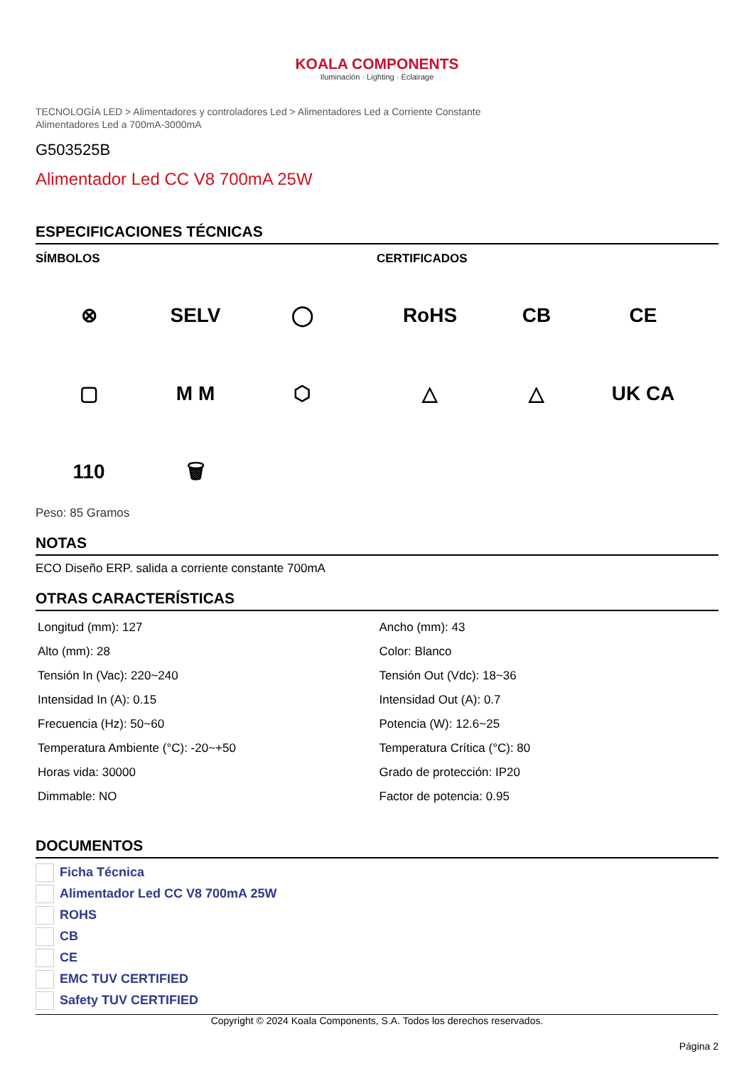KOALA COMPONENTS
Iluminación · Lighting · Éclairage
TECNOLOGÍA LED > Alimentadores y controladores Led > Alimentadores Led a Corriente Constante
Alimentadores Led a 700mA-3000mA
G503525B
Alimentador Led CC V8 700mA 25W
ESPECIFICACIONES TÉCNICAS
SÍMBOLOS
⊗
SELV
◯
▢
M M
⬡
110
🗑
CERTIFICADOS
RoHS
CB
CE
△
△
UK CA
Peso: 85 Gramos
NOTAS
ECO Diseño ERP. salida a corriente constante 700mA
OTRAS CARACTERÍSTICAS
| Longitud (mm): 127 | Ancho (mm): 43 |
| Alto (mm): 28 | Color: Blanco |
| Tensión In (Vac): 220~240 | Tensión Out (Vdc): 18~36 |
| Intensidad In (A): 0.15 | Intensidad Out (A): 0.7 |
| Frecuencia (Hz): 50~60 | Potencia (W): 12.6~25 |
| Temperatura Ambiente (°C): -20~+50 | Temperatura Crítica (°C): 80 |
| Horas vida: 30000 | Grado de protección: IP20 |
| Dimmable: NO | Factor de potencia: 0.95 |
DOCUMENTOS
Ficha Técnica
Alimentador Led CC V8 700mA 25W
ROHS
CB
CE
EMC TUV CERTIFIED
Safety TUV CERTIFIED
Copyright © 2024 Koala Components, S.A. Todos los derechos reservados.
Página 2